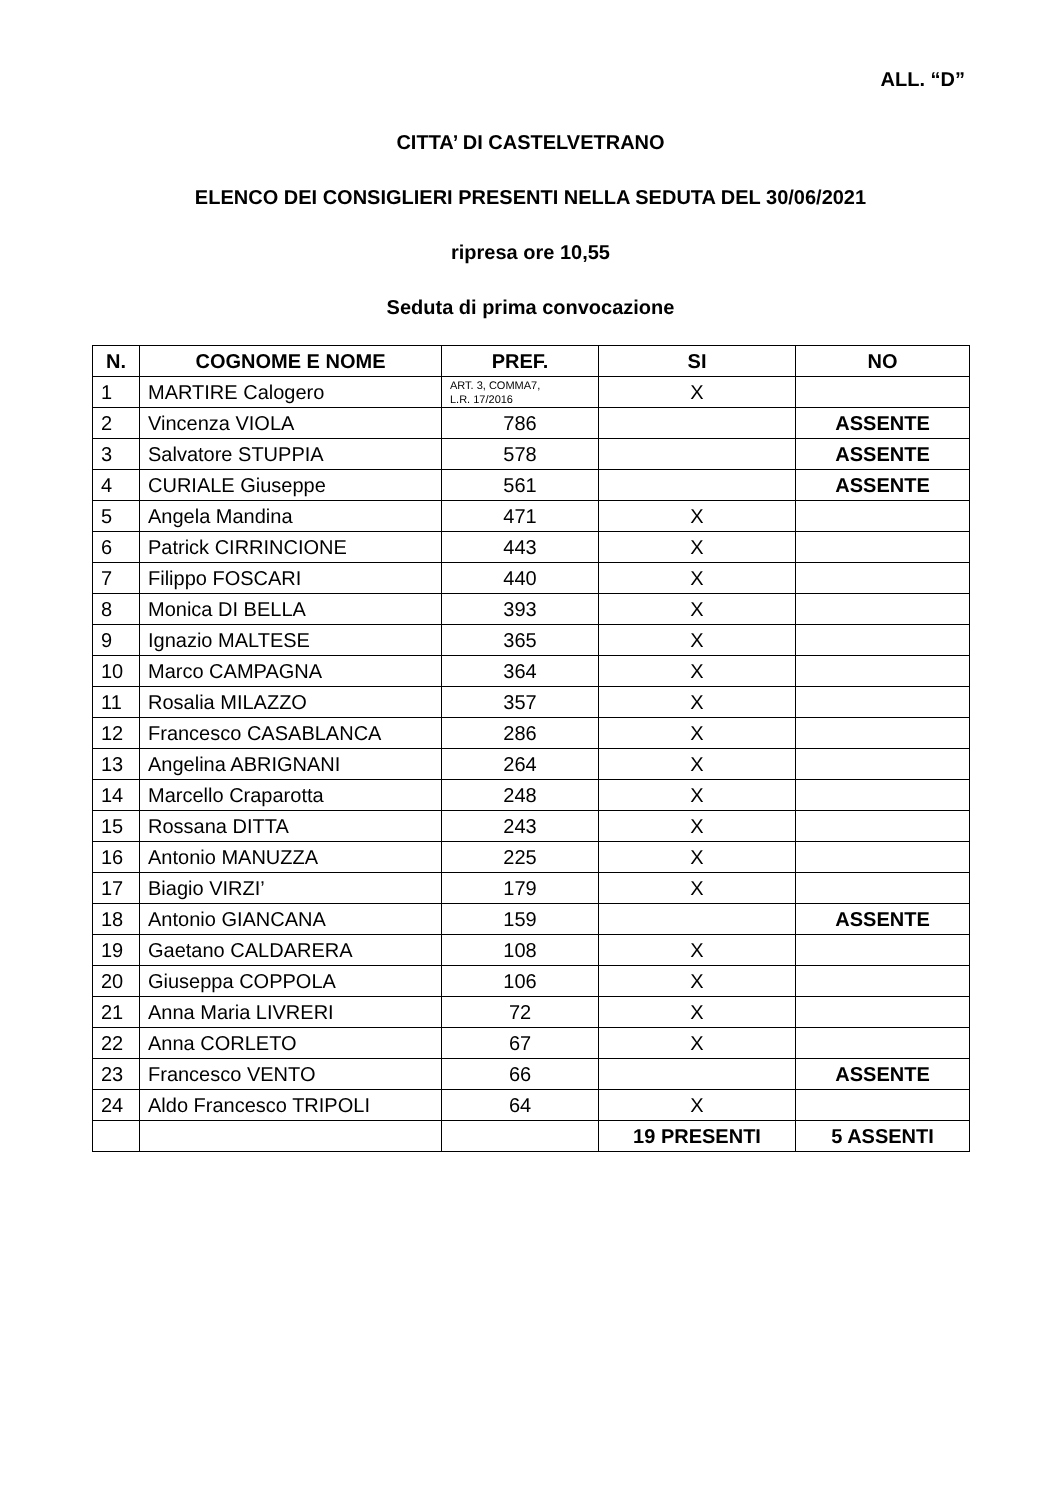ALL. “D”
CITTA’ DI CASTELVETRANO
ELENCO DEI CONSIGLIERI PRESENTI NELLA SEDUTA DEL 30/06/2021
ripresa ore 10,55
Seduta di prima convocazione
| N. | COGNOME E NOME | PREF. | SI | NO |
| --- | --- | --- | --- | --- |
| 1 | MARTIRE Calogero | ART. 3, COMMA7, L.R. 17/2016 | X | |
| 2 | Vincenza VIOLA | 786 | | ASSENTE |
| 3 | Salvatore STUPPIA | 578 | | ASSENTE |
| 4 | CURIALE Giuseppe | 561 | | ASSENTE |
| 5 | Angela Mandina | 471 | X | |
| 6 | Patrick CIRRINCIONE | 443 | X | |
| 7 | Filippo FOSCARI | 440 | X | |
| 8 | Monica DI BELLA | 393 | X | |
| 9 | Ignazio MALTESE | 365 | X | |
| 10 | Marco CAMPAGNA | 364 | X | |
| 11 | Rosalia MILAZZO | 357 | X | |
| 12 | Francesco CASABLANCA | 286 | X | |
| 13 | Angelina ABRIGNANI | 264 | X | |
| 14 | Marcello Craparotta | 248 | X | |
| 15 | Rossana DITTA | 243 | X | |
| 16 | Antonio MANUZZA | 225 | X | |
| 17 | Biagio VIRZI’ | 179 | X | |
| 18 | Antonio GIANCANA | 159 | | ASSENTE |
| 19 | Gaetano CALDARERA | 108 | X | |
| 20 | Giuseppa COPPOLA | 106 | X | |
| 21 | Anna Maria LIVRERI | 72 | X | |
| 22 | Anna CORLETO | 67 | X | |
| 23 | Francesco VENTO | 66 | | ASSENTE |
| 24 | Aldo Francesco TRIPOLI | 64 | X | |
| | | | 19 PRESENTI | 5 ASSENTI |